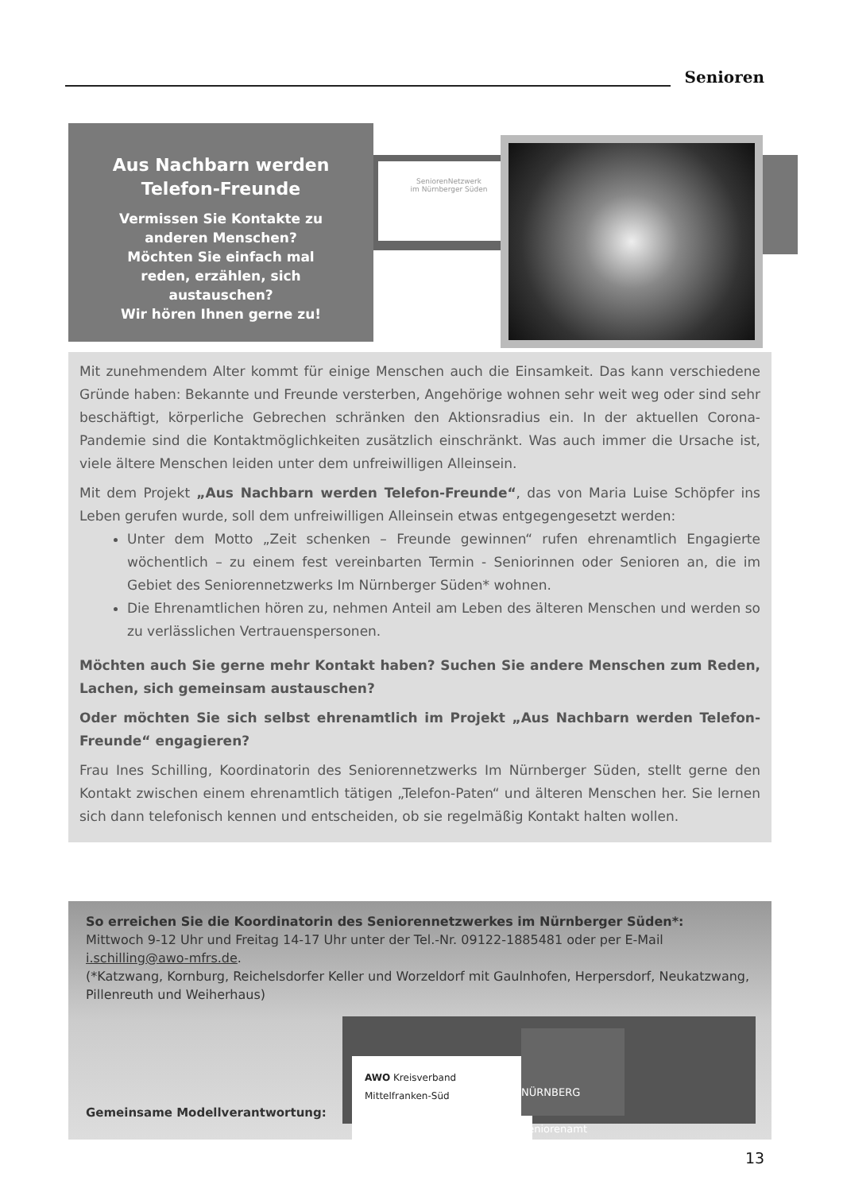Senioren
Aus Nachbarn werden
Telefon-Freunde
Vermissen Sie Kontakte zu
anderen Menschen?
Möchten Sie einfach mal
reden, erzählen, sich
austauschen?
Wir hören Ihnen gerne zu!
SeniorenNetzwerk
im Nürnberger Süden
Mit zunehmendem Alter kommt für einige Menschen auch die Einsamkeit. Das kann verschiedene Gründe haben: Bekannte und Freunde versterben, Angehörige wohnen sehr weit weg oder sind sehr beschäftigt, körperliche Gebrechen schränken den Aktionsradius ein. In der aktuellen Corona-Pandemie sind die Kontaktmöglichkeiten zusätzlich einschränkt. Was auch immer die Ursache ist, viele ältere Menschen leiden unter dem unfreiwilligen Alleinsein.
Mit dem Projekt „Aus Nachbarn werden Telefon-Freunde“, das von Maria Luise Schöpfer ins Leben gerufen wurde, soll dem unfreiwilligen Alleinsein etwas entgegengesetzt werden:
Unter dem Motto „Zeit schenken – Freunde gewinnen“ rufen ehrenamtlich Engagierte wöchentlich – zu einem fest vereinbarten Termin - Seniorinnen oder Senioren an, die im Gebiet des Seniorennetzwerks Im Nürnberger Süden* wohnen.
Die Ehrenamtlichen hören zu, nehmen Anteil am Leben des älteren Menschen und werden so zu verlässlichen Vertrauenspersonen.
Möchten auch Sie gerne mehr Kontakt haben? Suchen Sie andere Menschen zum Reden, Lachen, sich gemeinsam austauschen?
Oder möchten Sie sich selbst ehrenamtlich im Projekt „Aus Nachbarn werden Telefon-Freunde“ engagieren?
Frau Ines Schilling, Koordinatorin des Seniorennetzwerks Im Nürnberger Süden, stellt gerne den Kontakt zwischen einem ehrenamtlich tätigen „Telefon-Paten“ und älteren Menschen her. Sie lernen sich dann telefonisch kennen und entscheiden, ob sie regelmäßig Kontakt halten wollen.
So erreichen Sie die Koordinatorin des Seniorennetzwerkes im Nürnberger Süden*:
Mittwoch 9-12 Uhr und Freitag 14-17 Uhr unter der Tel.-Nr. 09122-1885481 oder per E-Mail i.schilling@awo-mfrs.de.
(*Katzwang, Kornburg, Reichelsdorfer Keller und Worzeldorf mit Gaulnhofen, Herpersdorf, Neukatzwang, Pillenreuth und Weiherhaus)
AWO Kreisverband Mittelfranken-Süd
NÜRNBERG
Seniorenamt
Gemeinsame Modellverantwortung:
13